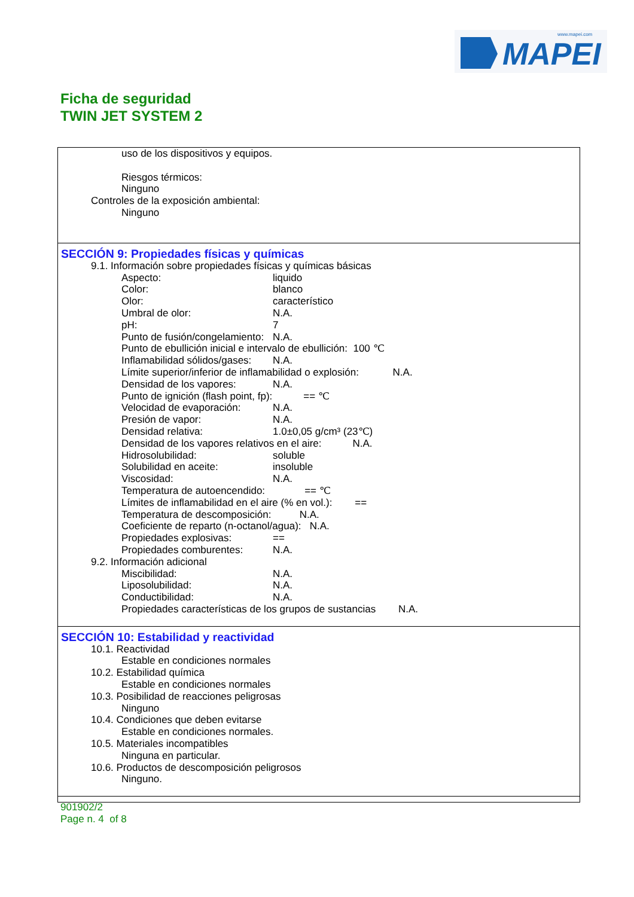MAPEI
www.mapei.com
Ficha de seguridad
TWIN JET SYSTEM 2
uso de los dispositivos y equipos.
Riesgos térmicos:
Ninguno
Controles de la exposición ambiental:
Ninguno
SECCIÓN 9: Propiedades físicas y químicas
9.1. Información sobre propiedades físicas y químicas básicas
Aspecto: liquido
Color: blanco
Olor: característico
Umbral de olor: N.A.
pH: 7
Punto de fusión/congelamiento: N.A.
Punto de ebullición inicial e intervalo de ebullición: 100 ℃
Inflamabilidad sólidos/gases: N.A.
Límite superior/inferior de inflamabilidad o explosión: N.A.
Densidad de los vapores: N.A.
Punto de ignición (flash point, fp): == ℃
Velocidad de evaporación: N.A.
Presión de vapor: N.A.
Densidad relativa: 1.0±0,05 g/cm³ (23℃)
Densidad de los vapores relativos en el aire: N.A.
Hidrosolubilidad: soluble
Solubilidad en aceite: insoluble
Viscosidad: N.A.
Temperatura de autoencendido: == ℃
Límites de inflamabilidad en el aire (% en vol.): ==
Temperatura de descomposición: N.A.
Coeficiente de reparto (n-octanol/agua): N.A.
Propiedades explosivas: ==
Propiedades comburentes: N.A.
9.2. Información adicional
Miscibilidad: N.A.
Liposolubilidad: N.A.
Conductibilidad: N.A.
Propiedades características de los grupos de sustancias N.A.
SECCIÓN 10: Estabilidad y reactividad
10.1. Reactividad
Estable en condiciones normales
10.2. Estabilidad química
Estable en condiciones normales
10.3. Posibilidad de reacciones peligrosas
Ninguno
10.4. Condiciones que deben evitarse
Estable en condiciones normales.
10.5. Materiales incompatibles
Ninguna en particular.
10.6. Productos de descomposición peligrosos
Ninguno.
901902/2
Page n. 4 of 8